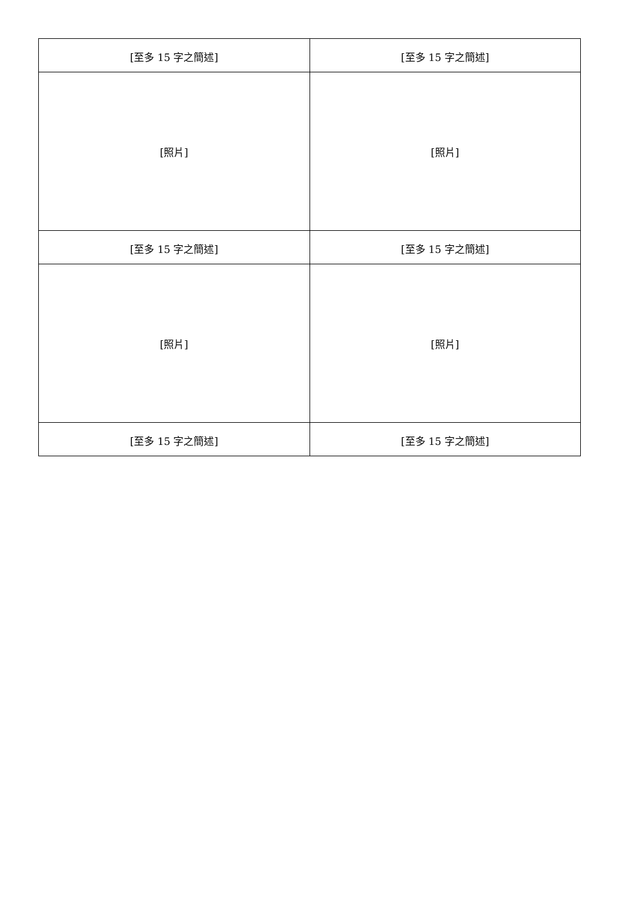| [至多 15 字之簡述] | [至多 15 字之簡述] |
| [照片] | [照片] |
| [至多 15 字之簡述] | [至多 15 字之簡述] |
| [照片] | [照片] |
| [至多 15 字之簡述] | [至多 15 字之簡述] |